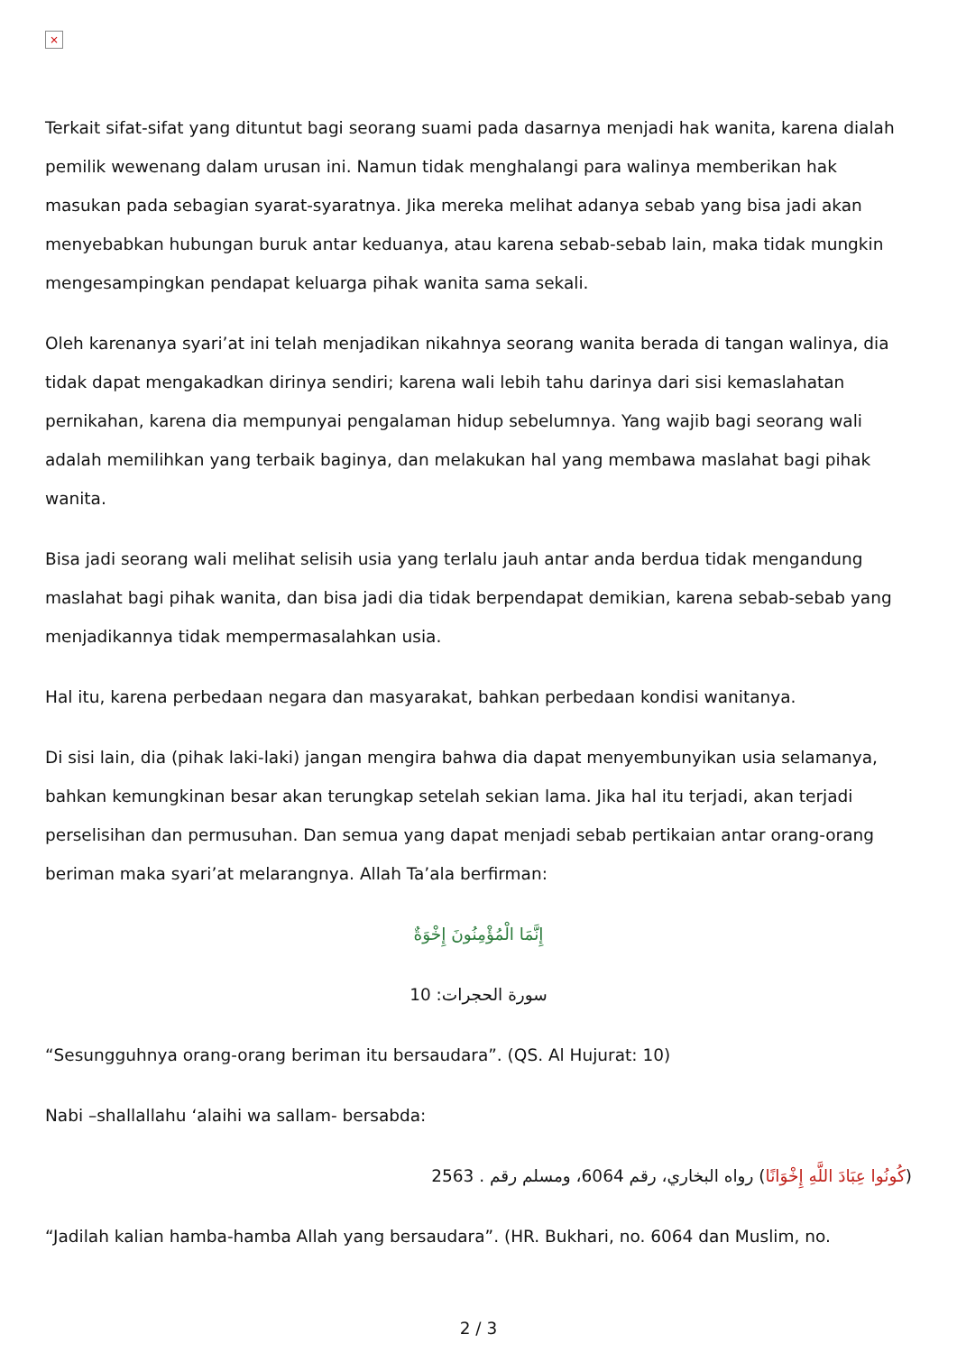×
Terkait sifat-sifat yang dituntut bagi seorang suami pada dasarnya menjadi hak wanita, karena dialah pemilik wewenang dalam urusan ini. Namun tidak menghalangi para walinya memberikan hak masukan pada sebagian syarat-syaratnya. Jika mereka melihat adanya sebab yang bisa jadi akan menyebabkan hubungan buruk antar keduanya, atau karena sebab-sebab lain, maka tidak mungkin mengesampingkan pendapat keluarga pihak wanita sama sekali.
Oleh karenanya syari’at ini telah menjadikan nikahnya seorang wanita berada di tangan walinya, dia tidak dapat mengakadkan dirinya sendiri; karena wali lebih tahu darinya dari sisi kemaslahatan pernikahan, karena dia mempunyai pengalaman hidup sebelumnya. Yang wajib bagi seorang wali adalah memilihkan yang terbaik baginya, dan melakukan hal yang membawa maslahat bagi pihak wanita.
Bisa jadi seorang wali melihat selisih usia yang terlalu jauh antar anda berdua tidak mengandung maslahat bagi pihak wanita, dan bisa jadi dia tidak berpendapat demikian, karena sebab-sebab yang menjadikannya tidak mempermasalahkan usia.
Hal itu, karena perbedaan negara dan masyarakat, bahkan perbedaan kondisi wanitanya.
Di sisi lain, dia (pihak laki-laki) jangan mengira bahwa dia dapat menyembunyikan usia selamanya, bahkan kemungkinan besar akan terungkap setelah sekian lama. Jika hal itu terjadi, akan terjadi perselisihan dan permusuhan. Dan semua yang dapat menjadi sebab pertikaian antar orang-orang beriman maka syari’at melarangnya. Allah Ta’ala berfirman:
إِنَّمَا الْمُؤْمِنُونَ إِخْوَةٌ
سورة الحجرات: 10
“Sesungguhnya orang-orang beriman itu bersaudara”. (QS. Al Hujurat: 10)
Nabi –shallallahu ‘alaihi wa sallam- bersabda:
(كُونُوا عِبَادَ اللَّهِ إِخْوَانًا) رواه البخاري، رقم 6064، ومسلم رقم . 2563
“Jadilah kalian hamba-hamba Allah yang bersaudara”. (HR. Bukhari, no. 6064 dan Muslim, no.
2 / 3